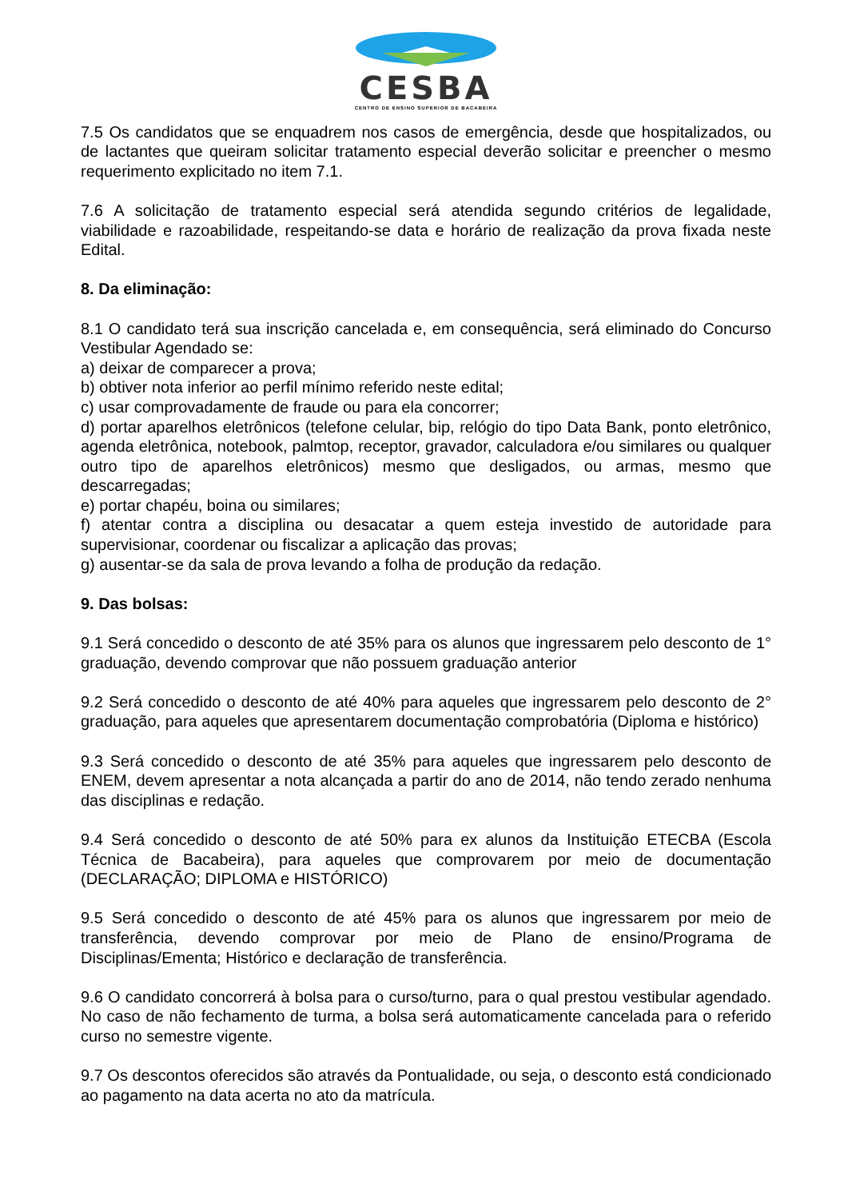CESBA
CENTRO DE ENSINO SUPERIOR DE BACABEIRA
7.5 Os candidatos que se enquadrem nos casos de emergência, desde que hospitalizados, ou de lactantes que queiram solicitar tratamento especial deverão solicitar e preencher o mesmo requerimento explicitado no item 7.1.
7.6 A solicitação de tratamento especial será atendida segundo critérios de legalidade, viabilidade e razoabilidade, respeitando-se data e horário de realização da prova fixada neste Edital.
8. Da eliminação:
8.1 O candidato terá sua inscrição cancelada e, em consequência, será eliminado do Concurso Vestibular Agendado se:
a) deixar de comparecer a prova;
b) obtiver nota inferior ao perfil mínimo referido neste edital;
c) usar comprovadamente de fraude ou para ela concorrer;
d) portar aparelhos eletrônicos (telefone celular, bip, relógio do tipo Data Bank, ponto eletrônico, agenda eletrônica, notebook, palmtop, receptor, gravador, calculadora e/ou similares ou qualquer outro tipo de aparelhos eletrônicos) mesmo que desligados, ou armas, mesmo que descarregadas;
e) portar chapéu, boina ou similares;
f) atentar contra a disciplina ou desacatar a quem esteja investido de autoridade para supervisionar, coordenar ou fiscalizar a aplicação das provas;
g) ausentar-se da sala de prova levando a folha de produção da redação.
9. Das bolsas:
9.1 Será concedido o desconto de até 35% para os alunos que ingressarem pelo desconto de 1° graduação, devendo comprovar que não possuem graduação anterior
9.2 Será concedido o desconto de até 40% para aqueles que ingressarem pelo desconto de 2° graduação, para aqueles que apresentarem documentação comprobatória (Diploma e histórico)
9.3 Será concedido o desconto de até 35% para aqueles que ingressarem pelo desconto de ENEM, devem apresentar a nota alcançada a partir do ano de 2014, não tendo zerado nenhuma das disciplinas e redação.
9.4 Será concedido o desconto de até 50% para ex alunos da Instituição ETECBA (Escola Técnica de Bacabeira), para aqueles que comprovarem por meio de documentação (DECLARAÇÃO; DIPLOMA e HISTÓRICO)
9.5 Será concedido o desconto de até 45% para os alunos que ingressarem por meio de transferência, devendo comprovar por meio de Plano de ensino/Programa de Disciplinas/Ementa; Histórico e declaração de transferência.
9.6 O candidato concorrerá à bolsa para o curso/turno, para o qual prestou vestibular agendado. No caso de não fechamento de turma, a bolsa será automaticamente cancelada para o referido curso no semestre vigente.
9.7 Os descontos oferecidos são através da Pontualidade, ou seja, o desconto está condicionado ao pagamento na data acerta no ato da matrícula.